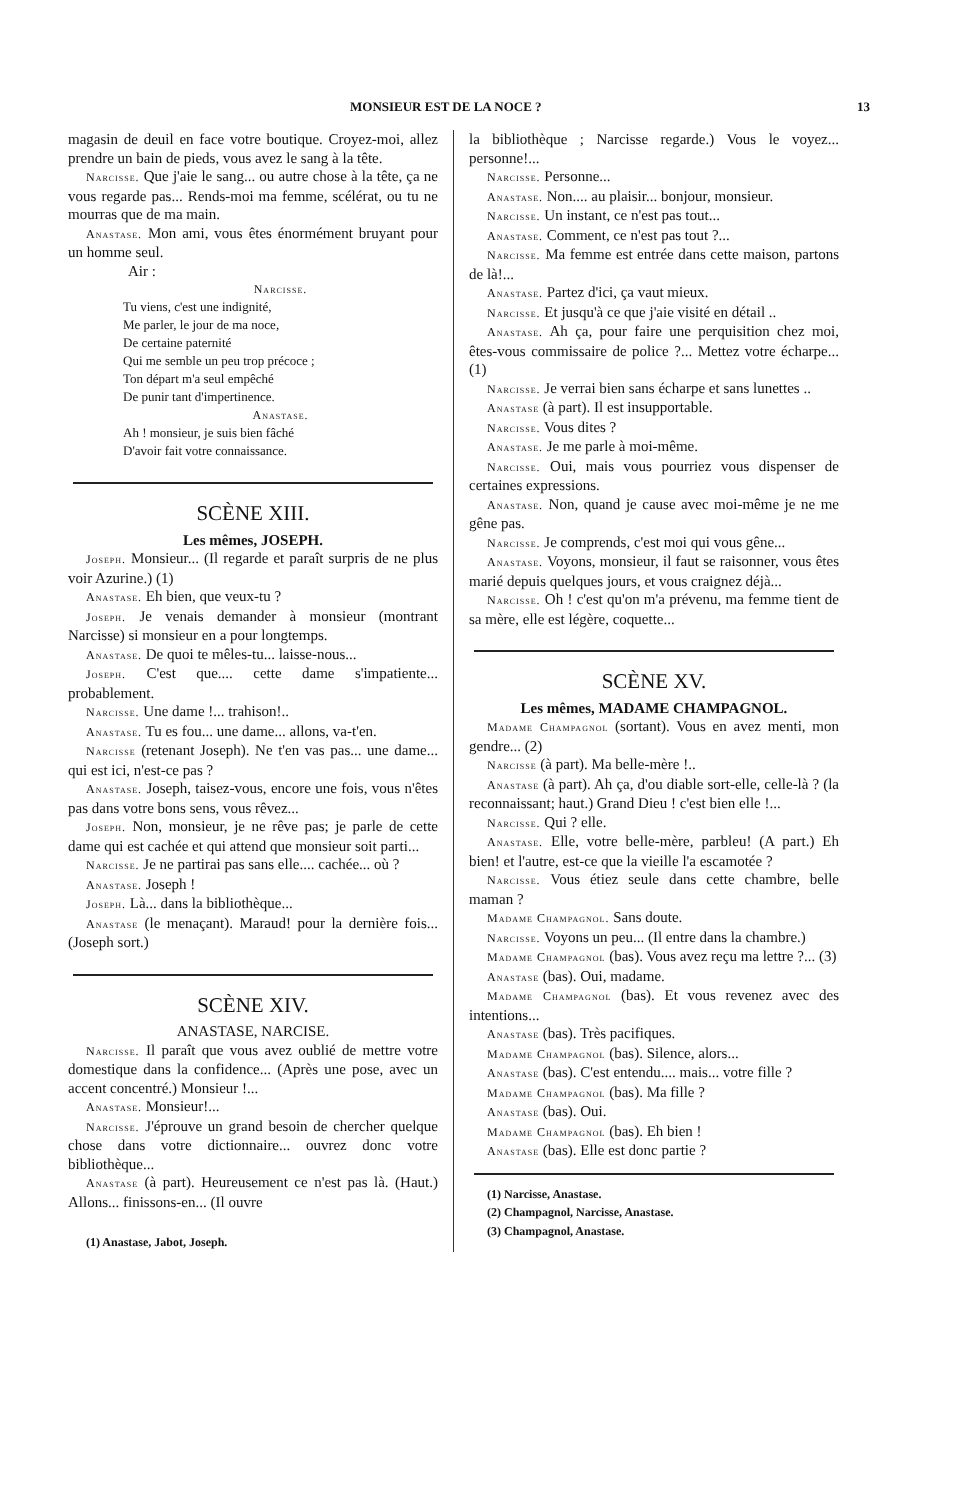MONSIEUR EST DE LA NOCE ? 13
magasin de deuil en face votre boutique. Croyez-moi, allez prendre un bain de pieds, vous avez le sang à la tête.
Narcisse. Que j'aie le sang... ou autre chose à la tête, ça ne vous regarde pas... Rends-moi ma femme, scélérat, ou tu ne mourras que de ma main.
Anastase. Mon ami, vous êtes énormément bruyant pour un homme seul.
Air :
Narcisse.
Tu viens, c'est une indignité,
Me parler, le jour de ma noce,
De certaine paternité
Qui me semble un peu trop précoce ;
Ton départ m'a seul empêché
De punir tant d'impertinence.
Anastase.
Ah ! monsieur, je suis bien fâché
D'avoir fait votre connaissance.
SCÈNE XIII.
Les mêmes, JOSEPH.
Joseph. Monsieur... (Il regarde et paraît surpris de ne plus voir Azurine.) (1)
Anastase. Eh bien, que veux-tu ?
Joseph. Je venais demander à monsieur (montrant Narcisse) si monsieur en a pour longtemps.
Anastase. De quoi te mêles-tu... laisse-nous...
Joseph. C'est que.... cette dame s'impatiente... probablement.
Narcisse. Une dame !... trahison!..
Anastase. Tu es fou... une dame... allons, va-t'en.
Narcisse (retenant Joseph). Ne t'en vas pas... une dame... qui est ici, n'est-ce pas ?
Anastase. Joseph, taisez-vous, encore une fois, vous n'êtes pas dans votre bons sens, vous rêvez...
Joseph. Non, monsieur, je ne rêve pas; je parle de cette dame qui est cachée et qui attend que monsieur soit parti...
Narcisse. Je ne partirai pas sans elle.... cachée... où ?
Anastase. Joseph !
Joseph. Là... dans la bibliothèque...
Anastase (le menaçant). Maraud! pour la dernière fois... (Joseph sort.)
SCÈNE XIV.
ANASTASE, NARCISE.
Narcisse. Il paraît que vous avez oublié de mettre votre domestique dans la confidence... (Après une pose, avec un accent concentré.) Monsieur !...
Anastase. Monsieur!...
Narcisse. J'éprouve un grand besoin de chercher quelque chose dans votre dictionnaire... ouvrez donc votre bibliothèque...
Anastase (à part). Heureusement ce n'est pas là. (Haut.) Allons... finissons-en... (Il ouvre
(1) Anastase, Jabot, Joseph.
la bibliothèque ; Narcisse regarde.) Vous le voyez... personne!...
Narcisse. Personne...
Anastase. Non.... au plaisir... bonjour, monsieur.
Narcisse. Un instant, ce n'est pas tout...
Anastase. Comment, ce n'est pas tout ?...
Narcisse. Ma femme est entrée dans cette maison, partons de là!...
Anastase. Partez d'ici, ça vaut mieux.
Narcisse. Et jusqu'à ce que j'aie visité en détail ..
Anastase. Ah ça, pour faire une perquisition chez moi, êtes-vous commissaire de police ?... Mettez votre écharpe... (1)
Narcisse. Je verrai bien sans écharpe et sans lunettes ..
Anastase (à part). Il est insupportable.
Narcisse. Vous dites ?
Anastase. Je me parle à moi-même.
Narcisse. Oui, mais vous pourriez vous dispenser de certaines expressions.
Anastase. Non, quand je cause avec moi-même je ne me gêne pas.
Narcisse. Je comprends, c'est moi qui vous gêne...
Anastase. Voyons, monsieur, il faut se raisonner, vous êtes marié depuis quelques jours, et vous craignez déjà...
Narcisse. Oh ! c'est qu'on m'a prévenu, ma femme tient de sa mère, elle est légère, coquette...
SCÈNE XV.
Les mêmes, MADAME CHAMPAGNOL.
Madame Champagnol (sortant). Vous en avez menti, mon gendre... (2)
Narcisse (à part). Ma belle-mère !..
Anastase (à part). Ah ça, d'ou diable sort-elle, celle-là ? (la reconnaissant; haut.) Grand Dieu ! c'est bien elle !...
Narcisse. Qui ? elle.
Anastase. Elle, votre belle-mère, parbleu! (A part.) Eh bien! et l'autre, est-ce que la vieille l'a escamotée ?
Narcisse. Vous étiez seule dans cette chambre, belle maman ?
Madame Champagnol. Sans doute.
Narcisse. Voyons un peu... (Il entre dans la chambre.)
Madame Champagnol (bas). Vous avez reçu ma lettre ?... (3)
Anastase (bas). Oui, madame.
Madame Champagnol (bas). Et vous revenez avec des intentions...
Anastase (bas). Très pacifiques.
Madame Champagnol (bas). Silence, alors...
Anastase (bas). C'est entendu.... mais... votre fille ?
Madame Champagnol (bas). Ma fille ?
Anastase (bas). Oui.
Madame Champagnol (bas). Eh bien !
Anastase (bas). Elle est donc partie ?
(1) Narcisse, Anastase.
(2) Champagnol, Narcisse, Anastase.
(3) Champagnol, Anastase.